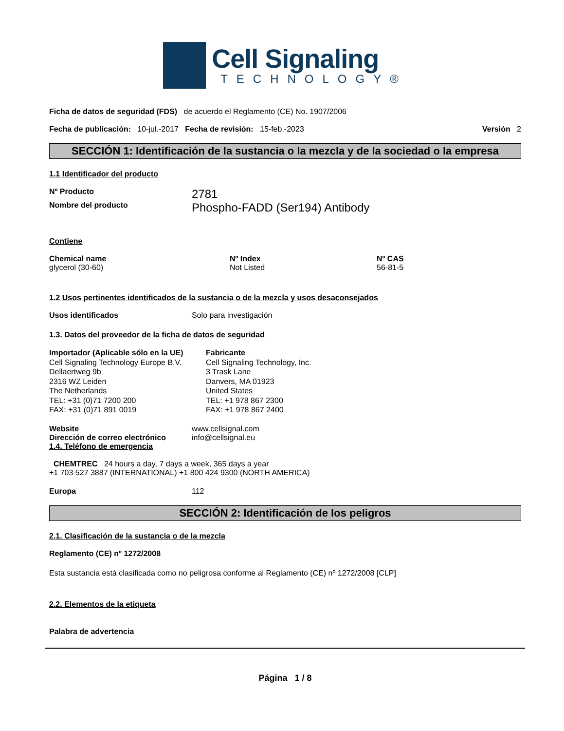Cell Signaling
TECHNOLOGY®
Ficha de datos de seguridad (FDS) de acuerdo el Reglamento (CE) No. 1907/2006
Fecha de publicación: 10-jul.-2017 Fecha de revisión: 15-feb.-2023 Versión 2
SECCIÓN 1: Identificación de la sustancia o la mezcla y de la sociedad o la empresa
1.1 Identificador del producto
Nº Producto 2781
Nombre del producto Phospho-FADD (Ser194) Antibody
Contiene
Chemical name
glycerol (30-60)
Nº Index
Not Listed
Nº CAS
56-81-5
1.2 Usos pertinentes identificados de la sustancia o de la mezcla y usos desaconsejados
Usos identificados Solo para investigación
1.3. Datos del proveedor de la ficha de datos de seguridad
Importador (Aplicable sólo en la UE)
Cell Signaling Technology Europe B.V.
Dellaertweg 9b
2316 WZ Leiden
The Netherlands
TEL: +31 (0)71 7200 200
FAX: +31 (0)71 891 0019
Fabricante
Cell Signaling Technology, Inc.
3 Trask Lane
Danvers, MA 01923
United States
TEL: +1 978 867 2300
FAX: +1 978 867 2400
Website
Dirección de correo electrónico www.cellsignal.com
info@cellsignal.eu
1.4. Teléfono de emergencia
CHEMTREC 24 hours a day, 7 days a week, 365 days a year
+1 703 527 3887 (INTERNATIONAL) +1 800 424 9300 (NORTH AMERICA)
Europa 112
SECCIÓN 2: Identificación de los peligros
2.1. Clasificación de la sustancia o de la mezcla
Reglamento (CE) nº 1272/2008
Esta sustancia está clasificada como no peligrosa conforme al Reglamento (CE) nº 1272/2008 [CLP]
2.2. Elementos de la etiqueta
Palabra de advertencia
Página 1 / 8